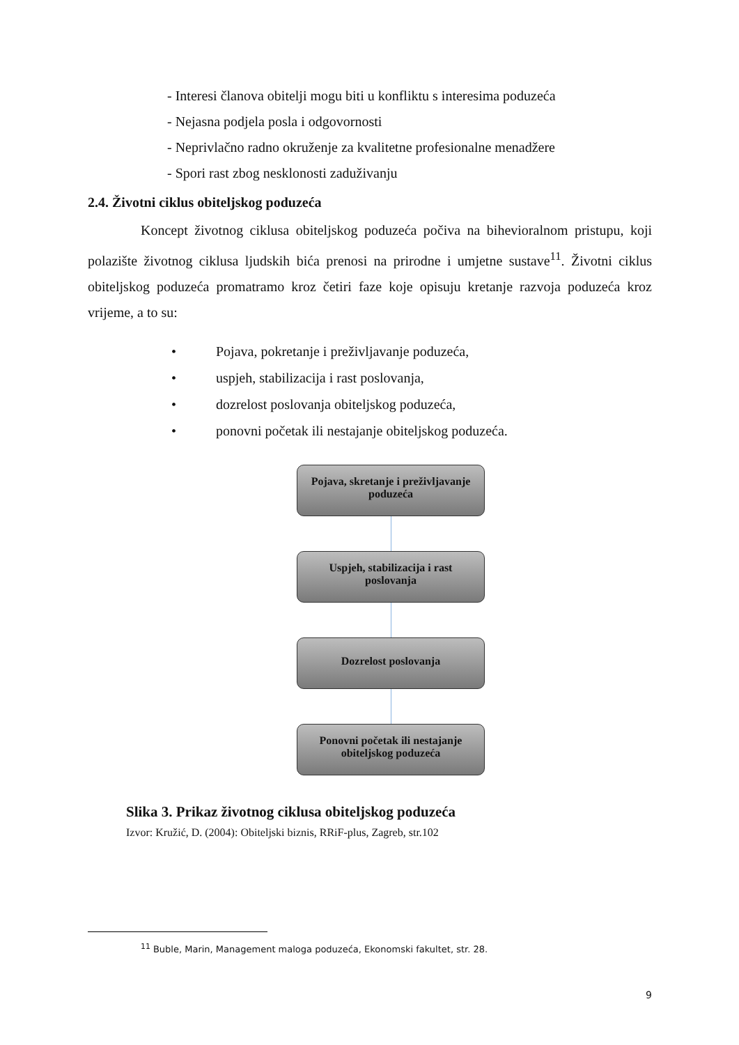- Interesi članova obitelji mogu biti u konfliktu s interesima poduzeća
- Nejasna podjela posla i odgovornosti
- Neprivlačno radno okruženje za kvalitetne profesionalne menadžere
- Spori rast zbog nesklonosti zaduživanju
2.4. Životni ciklus obiteljskog poduzeća
Koncept životnog ciklusa obiteljskog poduzeća počiva na bihevioralnom pristupu, koji polazište životnog ciklusa ljudskih bića prenosi na prirodne i umjetne sustave<sup>11</sup>. Životni ciklus obiteljskog poduzeća promatramo kroz četiri faze koje opisuju kretanje razvoja poduzeća kroz vrijeme, a to su:
• Pojava, pokretanje i preživljavanje poduzeća,
• uspjeh, stabilizacija i rast poslovanja,
• dozrelost poslovanja obiteljskog poduzeća,
• ponovni početak ili nestajanje obiteljskog poduzeća.
Pojava, skretanje i preživljavanje poduzeća
Uspjeh, stabilizacija i rast poslovanja
Dozrelost poslovanja
Ponovni početak ili nestajanje obiteljskog poduzeća
Slika 3. Prikaz životnog ciklusa obiteljskog poduzeća
Izvor: Kružić, D. (2004): Obiteljski biznis, RRiF-plus, Zagreb, str.102
<sup>11</sup> Buble, Marin, Management maloga poduzeća, Ekonomski fakultet, str. 28.
9